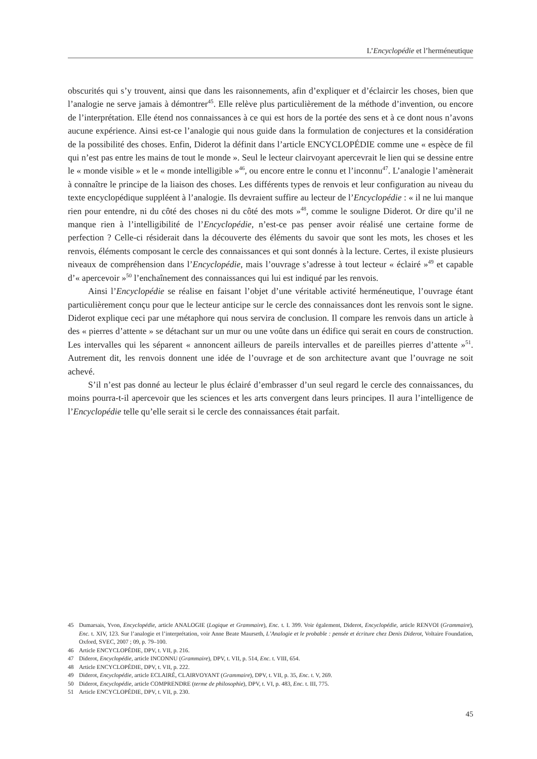L’Encyclopédie et l’herméneutique
obscurités qui s’y trouvent, ainsi que dans les raisonnements, afin d’expliquer et d’éclaircir les choses, bien que l’analogie ne serve jamais à démontrer<sup>45</sup>. Elle relève plus particulièrement de la méthode d’invention, ou encore de l’interprétation. Elle étend nos connaissances à ce qui est hors de la portée des sens et à ce dont nous n’avons aucune expérience. Ainsi est-ce l’analogie qui nous guide dans la formulation de conjectures et la considération de la possibilité des choses. Enfin, Diderot la définit dans l’article ENCYCLOPÉDIE comme une « espèce de fil qui n’est pas entre les mains de tout le monde ». Seul le lecteur clairvoyant apercevrait le lien qui se dessine entre le « monde visible » et le « monde intelligible »<sup>46</sup>, ou encore entre le connu et l’inconnu<sup>47</sup>. L’analogie l’amènerait à connaître le principe de la liaison des choses. Les différents types de renvois et leur configuration au niveau du texte encyclopédique suppléent à l’analogie. Ils devraient suffire au lecteur de l’Encyclopédie : « il ne lui manque rien pour entendre, ni du côté des choses ni du côté des mots »<sup>48</sup>, comme le souligne Diderot. Or dire qu’il ne manque rien à l’intelligibilité de l’Encyclopédie, n’est-ce pas penser avoir réalisé une certaine forme de perfection ? Celle-ci résiderait dans la découverte des éléments du savoir que sont les mots, les choses et les renvois, éléments composant le cercle des connaissances et qui sont donnés à la lecture. Certes, il existe plusieurs niveaux de compréhension dans l’Encyclopédie, mais l’ouvrage s’adresse à tout lecteur « éclairé »<sup>49</sup> et capable d’« apercevoir »<sup>50</sup> l’enchaînement des connaissances qui lui est indiqué par les renvois.
Ainsi l’Encyclopédie se réalise en faisant l’objet d’une véritable activité herméneutique, l’ouvrage étant particulièrement conçu pour que le lecteur anticipe sur le cercle des connaissances dont les renvois sont le signe. Diderot explique ceci par une métaphore qui nous servira de conclusion. Il compare les renvois dans un article à des « pierres d’attente » se détachant sur un mur ou une voûte dans un édifice qui serait en cours de construction. Les intervalles qui les séparent « annoncent ailleurs de pareils intervalles et de pareilles pierres d’attente »<sup>51</sup>. Autrement dit, les renvois donnent une idée de l’ouvrage et de son architecture avant que l’ouvrage ne soit achevé.
S’il n’est pas donné au lecteur le plus éclairé d’embrasser d’un seul regard le cercle des connaissances, du moins pourra-t-il apercevoir que les sciences et les arts convergent dans leurs principes. Il aura l’intelligence de l’Encyclopédie telle qu’elle serait si le cercle des connaissances était parfait.
45 Dumarsais, Yvon, Encyclopédie, article ANALOGIE (Logique et Grammaire), Enc. t. I. 399. Voir également, Diderot, Encyclopédie, article RENVOI (Grammaire), Enc. t. XIV, 123. Sur l’analogie et l’interprétation, voir Anne Beate Maurseth, L’Analogie et le probable : pensée et écriture chez Denis Diderot, Voltaire Foundation, Oxford, SVEC, 2007 ; 09, p. 79–100.
46 Article ENCYCLOPÉDIE, DPV, t. VII, p. 216.
47 Diderot, Encyclopédie, article INCONNU (Grammaire), DPV, t. VII, p. 514, Enc. t. VIII, 654.
48 Article ENCYCLOPÉDIE, DPV, t. VII, p. 222.
49 Diderot, Encyclopédie, article ECLAIRÉ, CLAIRVOYANT (Grammaire), DPV, t. VII, p. 35, Enc. t. V, 269.
50 Diderot, Encyclopédie, article COMPRENDRE (terme de philosophie), DPV, t. VI, p. 483, Enc. t. III, 775.
51 Article ENCYCLOPÉDIE, DPV, t. VII, p. 230.
45